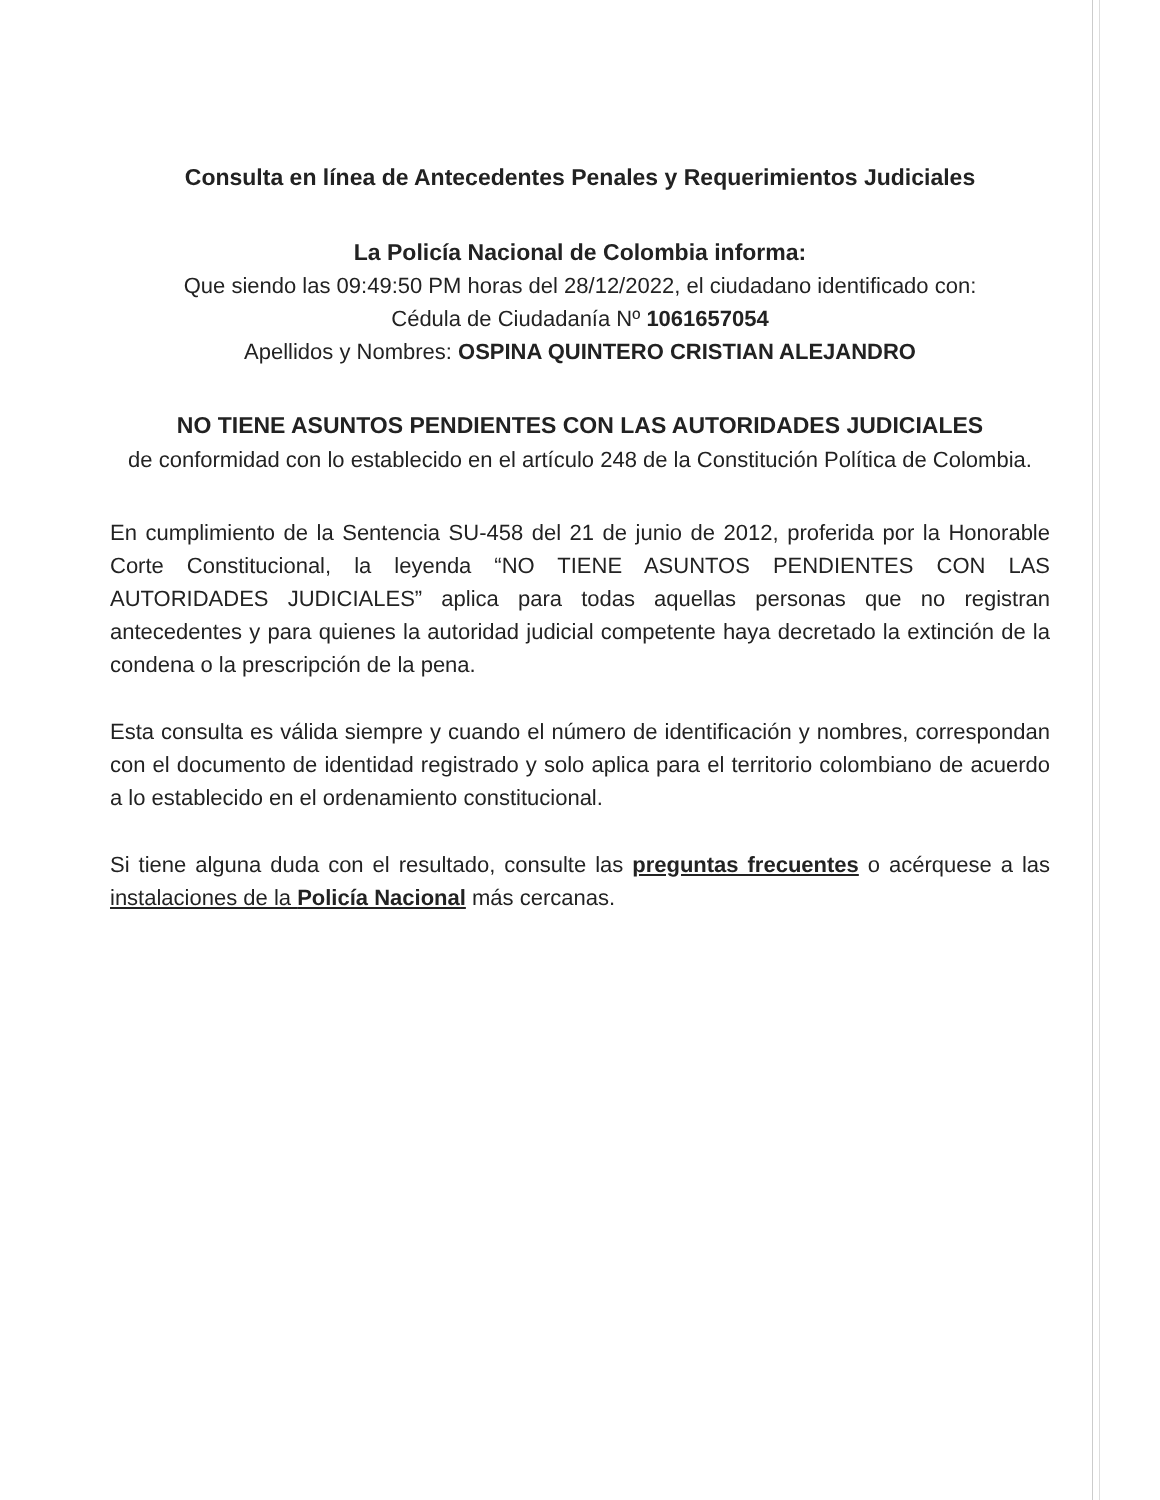Consulta en línea de Antecedentes Penales y Requerimientos Judiciales
La Policía Nacional de Colombia informa:
Que siendo las 09:49:50 PM horas del 28/12/2022, el ciudadano identificado con:
Cédula de Ciudadanía Nº 1061657054
Apellidos y Nombres: OSPINA QUINTERO CRISTIAN ALEJANDRO
NO TIENE ASUNTOS PENDIENTES CON LAS AUTORIDADES JUDICIALES
de conformidad con lo establecido en el artículo 248 de la Constitución Política de Colombia.
En cumplimiento de la Sentencia SU-458 del 21 de junio de 2012, proferida por la Honorable Corte Constitucional, la leyenda “NO TIENE ASUNTOS PENDIENTES CON LAS AUTORIDADES JUDICIALES” aplica para todas aquellas personas que no registran antecedentes y para quienes la autoridad judicial competente haya decretado la extinción de la condena o la prescripción de la pena.
Esta consulta es válida siempre y cuando el número de identificación y nombres, correspondan con el documento de identidad registrado y solo aplica para el territorio colombiano de acuerdo a lo establecido en el ordenamiento constitucional.
Si tiene alguna duda con el resultado, consulte las preguntas frecuentes o acérquese a las instalaciones de la Policía Nacional más cercanas.